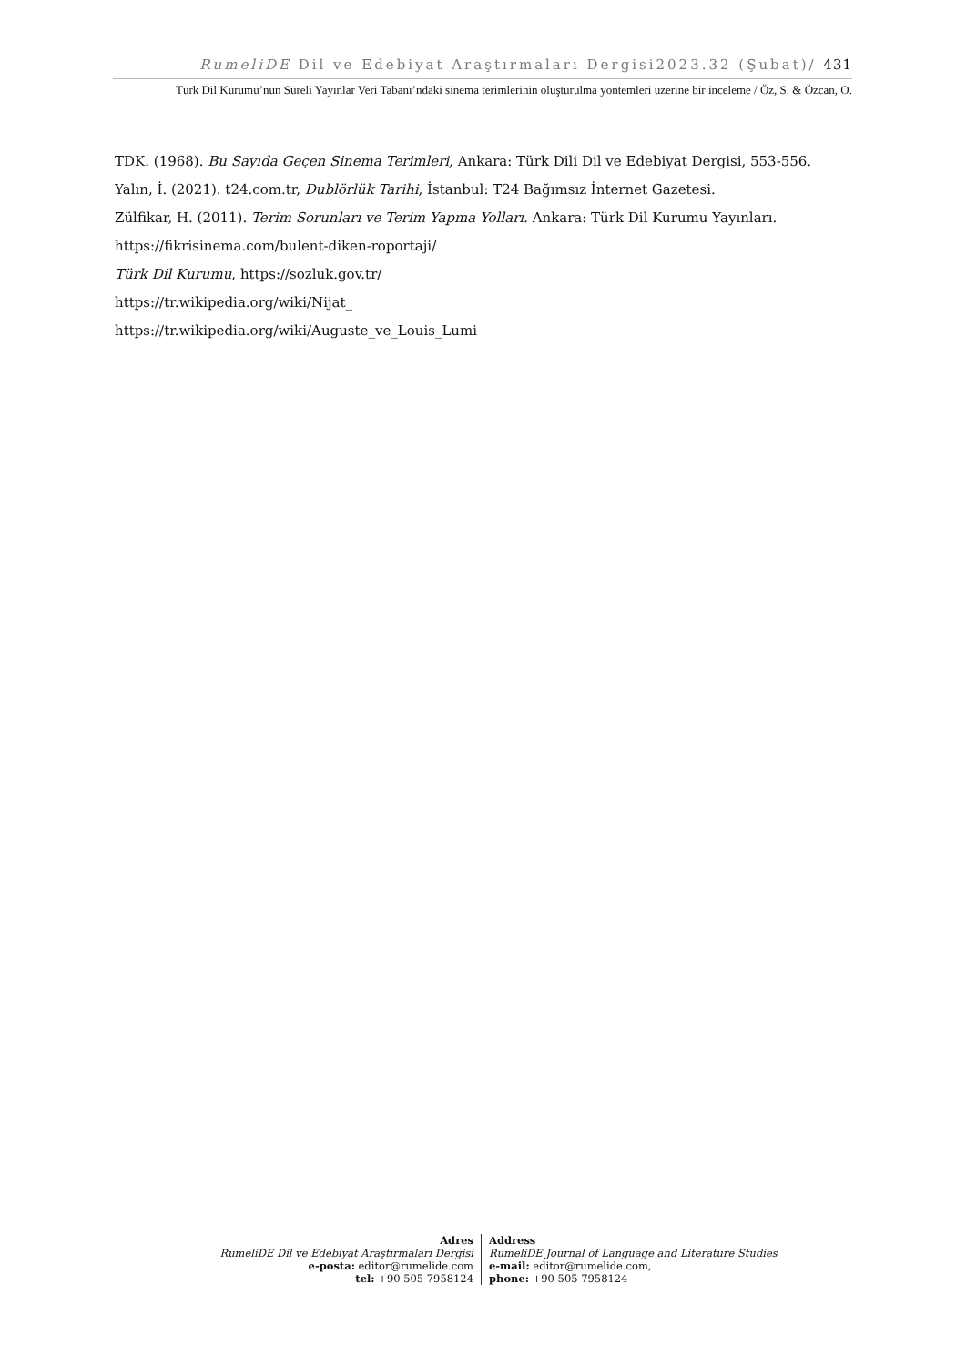RumeliDE Dil ve Edebiyat Araştırmaları Dergisi2023.32 (Şubat)/ 431
Türk Dil Kurumu’nun Süreli Yayınlar Veri Tabanı’ndaki sinema terimlerinin oluşturulma yöntemleri üzerine bir inceleme / Öz, S. & Özcan, O.
TDK. (1968). Bu Sayıda Geçen Sinema Terimleri, Ankara: Türk Dili Dil ve Edebiyat Dergisi, 553-556.
Yalın, İ. (2021). t24.com.tr, Dublörlük Tarihi, İstanbul: T24 Bağımsız İnternet Gazetesi.
Zülfikar, H. (2011). Terim Sorunları ve Terim Yapma Yolları. Ankara: Türk Dil Kurumu Yayınları.
https://fikrisinema.com/bulent-diken-roportaji/
Türk Dil Kurumu, https://sozluk.gov.tr/
https://tr.wikipedia.org/wiki/Nijat_
https://tr.wikipedia.org/wiki/Auguste_ve_Louis_Lumi
Adres
RumeliDE Dil ve Edebiyat Araştırmaları Dergisi
e-posta: editor@rumelide.com
tel: +90 505 7958124
Address
RumeliDE Journal of Language and Literature Studies
e-mail: editor@rumelide.com,
phone: +90 505 7958124